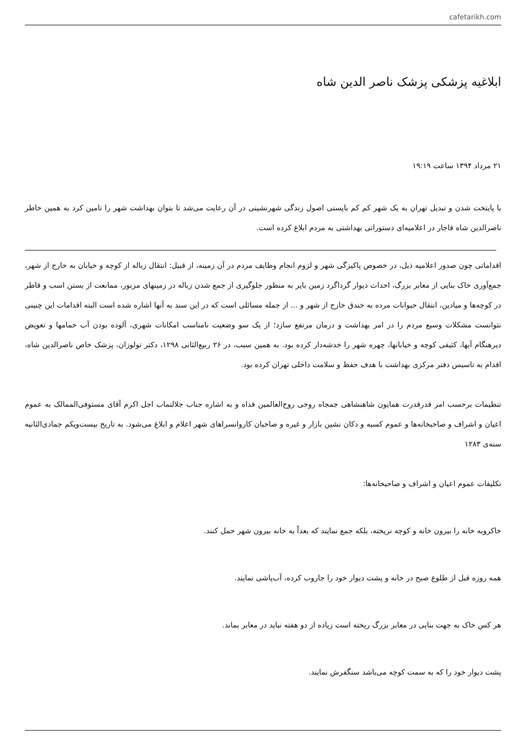cafetarikh.com
ابلاغیه پزشکی پزشک ناصر الدین شاه
۲۱ مرداد ۱۳۹۴ ساعت ۱۹:۱۹
با پایتخت شدن و تبدیل تهران به یک شهر کم کم بایستی اصول زندگی شهرنشینی در آن رعایت می‌شد تا بتوان بهداشت شهر را تامین کرد به همین خاطر ناصرالدین شاه قاجار در اعلامیه‌ای دستوراتی بهداشتی به مردم ابلاغ کرده است.
اقداماتی چون صدور اعلامیه ذیل، در خصوص پاکیزگی شهر و لزوم انجام وظایف مردم در آن زمینه، از قبیل: انتقال زباله از کوچه و خیابان به خارج از شهر، جمع‌آوری خاک بنایی از معابر بزرگ، احداث دیوار گرداگرد زمین بایر به منظور جلوگیری از جمع شدن زباله در زمینهای مزبور، ممانعت از بستن اسب و قاطر در کوچه‌ها و میادین، انتقال حیوانات مرده به خندق خارج از شهر و ... از جمله مسائلی است که در این سند به آنها اشاره شده است البته اقدامات این چنینی نتوانست مشکلات وسیع مردم را در امر بهداشت و درمان مرتفع سازد؛ از یک سو وضعیت نامناسب امکانات شهری، آلوده بودن آب حمامها و تعویض دیرهنگام آبها، کثیفی کوچه و خیابانها، چهره شهر را خدشه‌دار کرده بود. به همین سبب، در ۲۶ ربیع‌الثانی ۱۲۹۸، دکتر تولوزان، پزشک خاص ناصرالدین شاه، اقدام به تاسیس دفتر مرکزی بهداشت با هدف حفظ و سلامت داخلی تهران کرده بود.
تنظیمات برحسب امر قدرقدرت همایون شاهنشاهی جمجاه روحی روح‌العالمین فداه و به اشاره جناب جلالتماب اجل اکرم آقای مستوفی‌الممالک به عموم اعیان و اشراف و صاحبخانه‌ها و عموم کسبه و دکان نشین بازار و غیره و صاحبان کاروانسراهای شهر اعلام و ابلاغ می‌شود. به تاریخ بیست‌و‌یکم جمادی‌الثانیه سنه‌ی ۱۲۸۳
تکلیفات عموم اعیان و اشراف و صاحبخانه‌ها:
خاکروبه خانه را بیرون خانه و کوچه نریخته، بلکه جمع نمایند که بعداً به خانه بیرون شهر حمل کنند.
همه روزه قبل از طلوع صبح در خانه و پشت دیوار خود را جاروب کرده، آب‌پاشی نمایند.
هر کس خاک به جهت بنایی در معابر بزرگ ریخته است زیاده از دو هفته نباید در معابر بماند.
پشت دیوار خود را که به سمت کوچه می‌باشد سنگفرش نمایند.